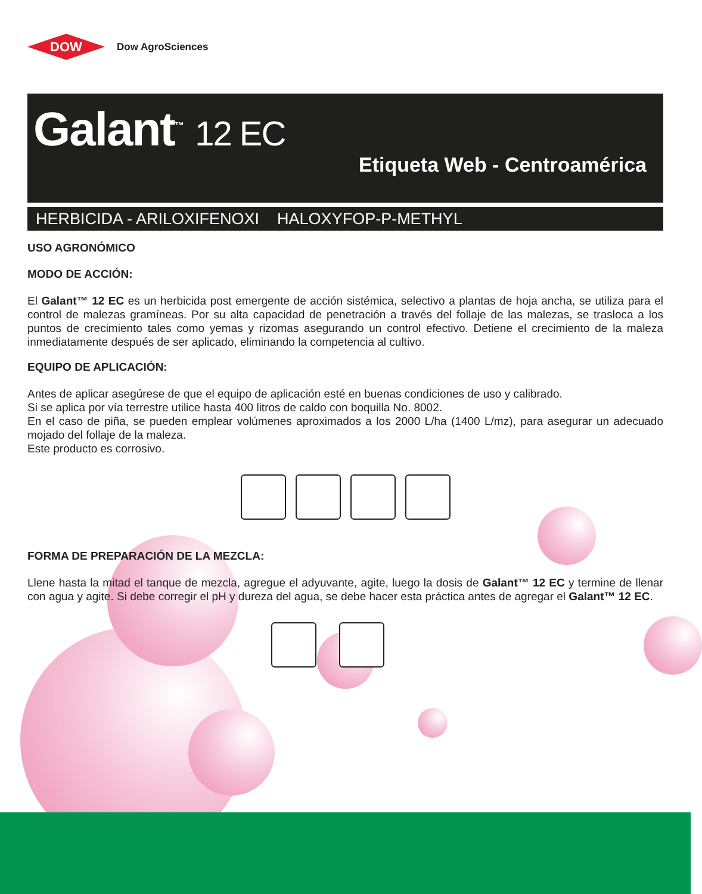DOW
Dow AgroSciences
Galant<sup>™</sup> 12 EC
Etiqueta Web - Centroamérica
HERBICIDA - ARILOXIFENOXI HALOXYFOP-P-METHYL
USO AGRONÓMICO
MODO DE ACCIÓN:
El Galant™ 12 EC es un herbicida post emergente de acción sistémica, selectivo a plantas de hoja ancha, se utiliza para el control de malezas gramíneas. Por su alta capacidad de penetración a través del follaje de las malezas, se trasloca a los puntos de crecimiento tales como yemas y rizomas asegurando un control efectivo. Detiene el crecimiento de la maleza inmediatamente después de ser aplicado, eliminando la competencia al cultivo.
EQUIPO DE APLICACIÓN:
Antes de aplicar asegúrese de que el equipo de aplicación esté en buenas condiciones de uso y calibrado.
Si se aplica por vía terrestre utilice hasta 400 litros de caldo con boquilla No. 8002.
En el caso de piña, se pueden emplear volúmenes aproximados a los 2000 L/ha (1400 L/mz), para asegurar un adecuado mojado del follaje de la maleza.
Este producto es corrosivo.
FORMA DE PREPARACIÓN DE LA MEZCLA:
Llene hasta la mitad el tanque de mezcla, agregue el adyuvante, agite, luego la dosis de Galant™ 12 EC y termine de llenar con agua y agite. Si debe corregir el pH y dureza del agua, se debe hacer esta práctica antes de agregar el Galant™ 12 EC.